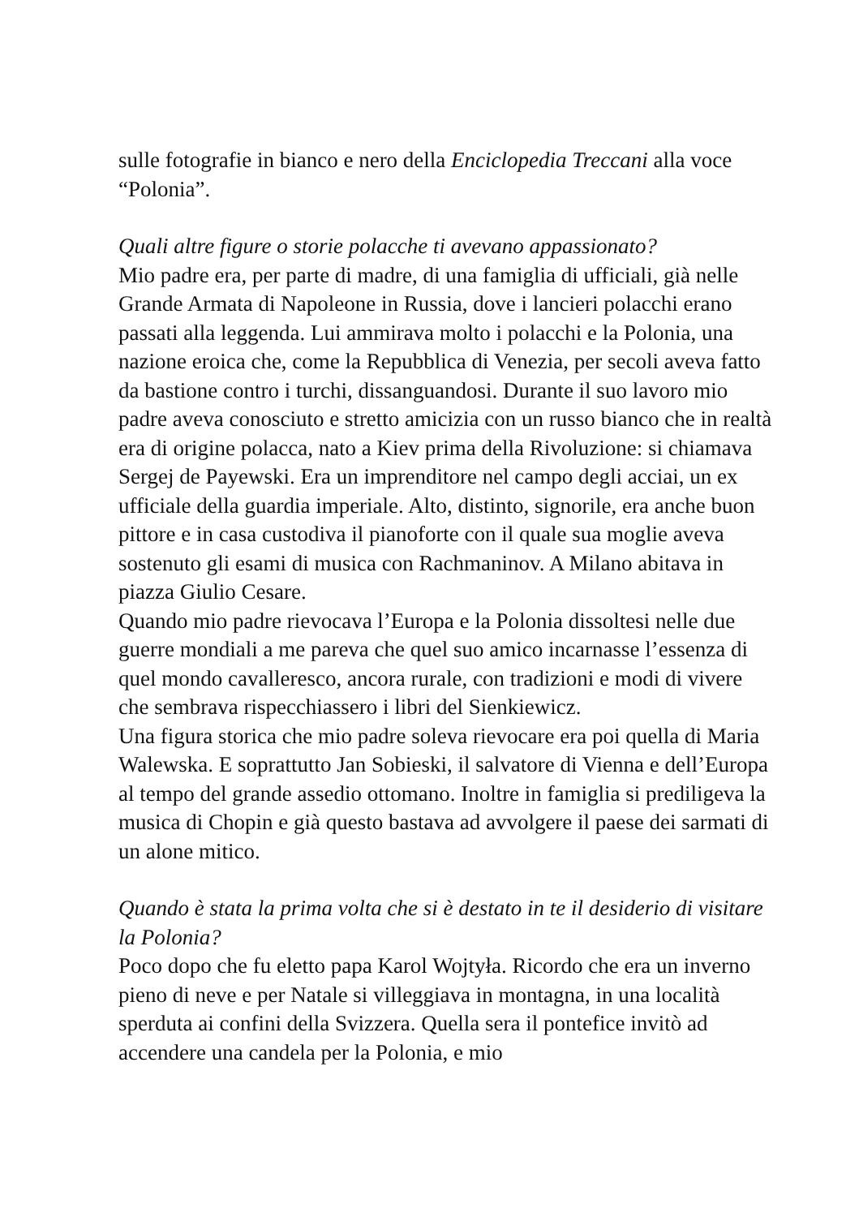sulle fotografie in bianco e nero della Enciclopedia Treccani alla voce “Polonia”.
Quali altre figure o storie polacche ti avevano appassionato?
Mio padre era, per parte di madre, di una famiglia di ufficiali, già nelle Grande Armata di Napoleone in Russia, dove i lancieri polacchi erano passati alla leggenda. Lui ammirava molto i polacchi e la Polonia, una nazione eroica che, come la Repubblica di Venezia, per secoli aveva fatto da bastione contro i turchi, dissanguandosi. Durante il suo lavoro mio padre aveva conosciuto e stretto amicizia con un russo bianco che in realtà era di origine polacca, nato a Kiev prima della Rivoluzione: si chiamava Sergej de Payewski. Era un imprenditore nel campo degli acciai, un ex ufficiale della guardia imperiale. Alto, distinto, signorile, era anche buon pittore e in casa custodiva il pianoforte con il quale sua moglie aveva sostenuto gli esami di musica con Rachmaninov. A Milano abitava in piazza Giulio Cesare.
Quando mio padre rievocava l’Europa e la Polonia dissoltesi nelle due guerre mondiali a me pareva che quel suo amico incarnasse l’essenza di quel mondo cavalleresco, ancora rurale, con tradizioni e modi di vivere che sembrava rispecchiassero i libri del Sienkiewicz.
Una figura storica che mio padre soleva rievocare era poi quella di Maria Walewska. E soprattutto Jan Sobieski, il salvatore di Vienna e dell’Europa al tempo del grande assedio ottomano. Inoltre in famiglia si prediligeva la musica di Chopin e già questo bastava ad avvolgere il paese dei sarmati di un alone mitico.
Quando è stata la prima volta che si è destato in te il desiderio di visitare la Polonia?
Poco dopo che fu eletto papa Karol Wojtyła. Ricordo che era un inverno pieno di neve e per Natale si villeggiava in montagna, in una località sperduta ai confini della Svizzera. Quella sera il pontefice invitò ad accendere una candela per la Polonia, e mio